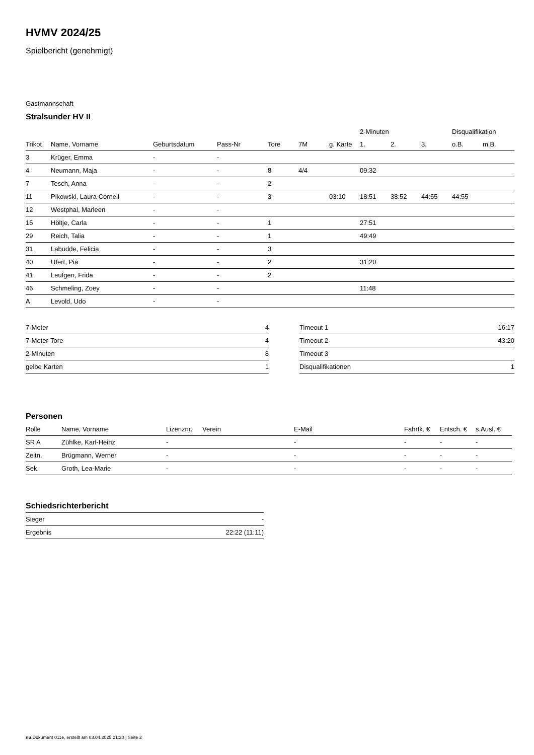HVMV 2024/25
Spielbericht (genehmigt)
Gastmannschaft
Stralsunder HV II
| | | | | | | | 2-Minuten | | | Disqualifikation | |
| Trikot | Name, Vorname | Geburtsdatum | Pass-Nr | Tore | 7M | g. Karte | 1. | 2. | 3. | o.B. | m.B. |
| 3 | Krüger, Emma | - | - | | | | | | | | |
| 4 | Neumann, Maja | - | - | 8 | 4/4 | | 09:32 | | | | |
| 7 | Tesch, Anna | - | - | 2 | | | | | | | |
| 11 | Pikowski, Laura Cornell | - | - | 3 | | 03:10 | 18:51 | 38:52 | 44:55 | 44:55 | |
| 12 | Westphal, Marleen | - | - | | | | | | | | |
| 15 | Höltje, Carla | - | - | 1 | | | 27:51 | | | | |
| 29 | Reich, Talia | - | - | 1 | | | 49:49 | | | | |
| 31 | Labudde, Felicia | - | - | 3 | | | | | | | |
| 40 | Ufert, Pia | - | - | 2 | | | 31:20 | | | | |
| 41 | Leufgen, Frida | - | - | 2 | | | | | | | |
| 46 | Schmeling, Zoey | - | - | | | | 11:48 | | | | |
| A | Levold, Udo | - | - | | | | | | | | |
| 7-Meter | 4 |
| 7-Meter-Tore | 4 |
| 2-Minuten | 8 |
| gelbe Karten | 1 |
| Timeout 1 | 16:17 |
| Timeout 2 | 43:20 |
| Timeout 3 | |
| Disqualifikationen | 1 |
Personen
| Rolle | Name, Vorname | Lizenznr. | Verein | E-Mail | Fahrtk. € | Entsch. € | s.Ausl. € |
| --- | --- | --- | --- | --- | --- | --- | --- |
| SR A | Zühlke, Karl-Heinz | - | | - | - | - | - |
| Zeitn. | Brügmann, Werner | - | | - | - | - | - |
| Sek. | Groth, Lea-Marie | - | | - | - | - | - |
Schiedsrichterbericht
| Sieger | - |
| Ergebnis | 22:22 (11:11) |
nu.Dokument 011e, erstellt am 03.04.2025 21:20 | Seite 2